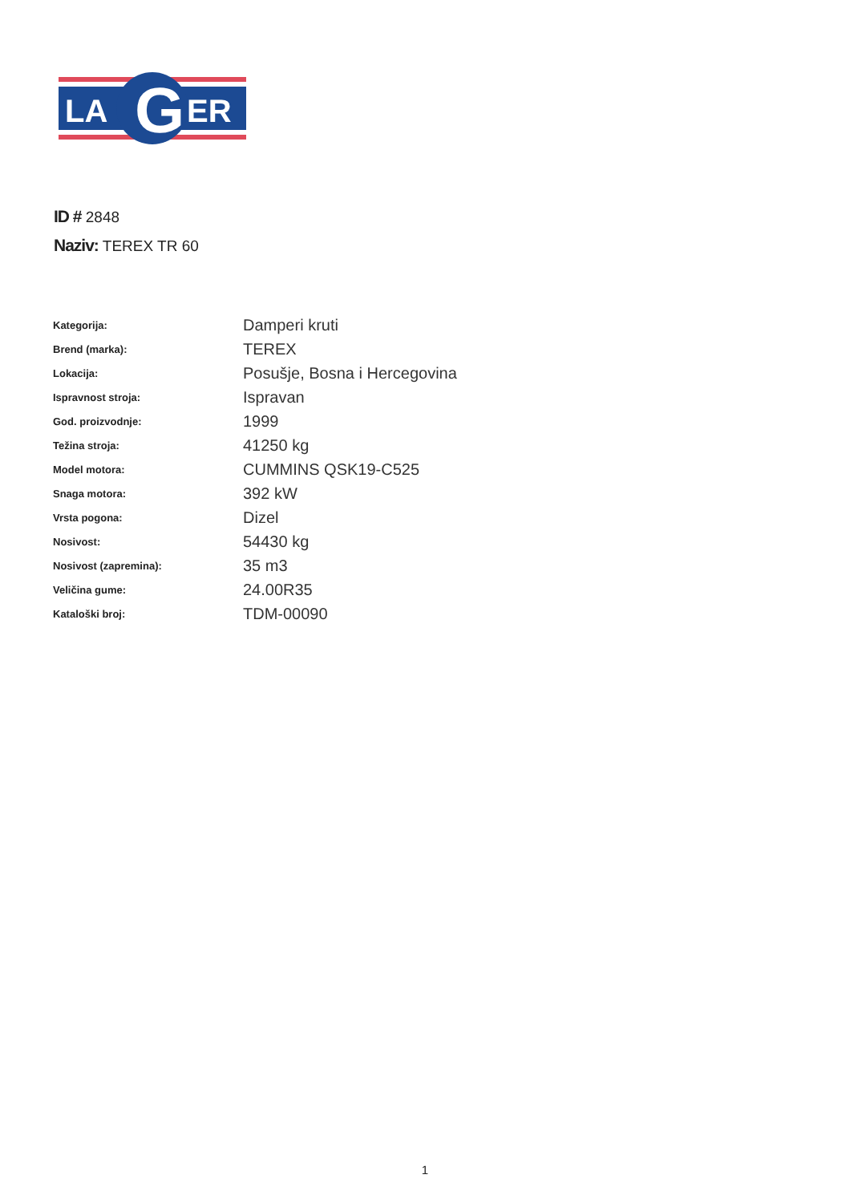LA
G
ER
ID # 2848
Naziv: TEREX TR 60
| Kategorija: | Damperi kruti |
| Brend (marka): | TEREX |
| Lokacija: | Posušje, Bosna i Hercegovina |
| Ispravnost stroja: | Ispravan |
| God. proizvodnje: | 1999 |
| Težina stroja: | 41250 kg |
| Model motora: | CUMMINS QSK19-C525 |
| Snaga motora: | 392 kW |
| Vrsta pogona: | Dizel |
| Nosivost: | 54430 kg |
| Nosivost (zapremina): | 35 m3 |
| Veličina gume: | 24.00R35 |
| Kataloški broj: | TDM-00090 |
1